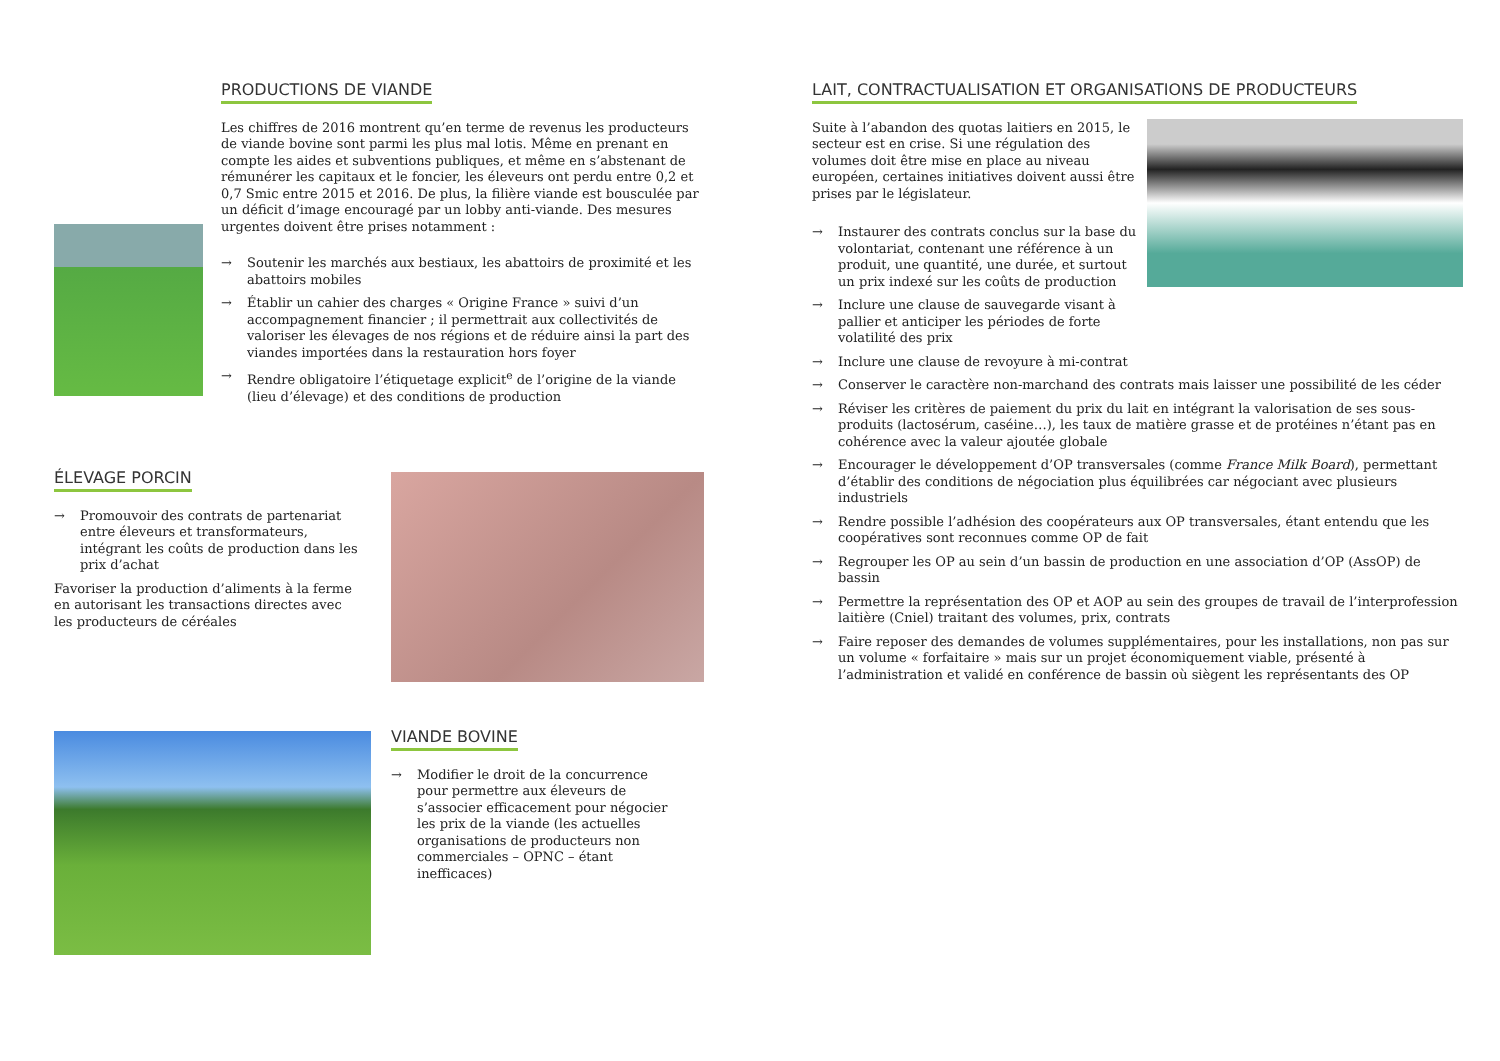PRODUCTIONS DE VIANDE
Les chiffres de 2016 montrent qu’en terme de revenus les producteurs de viande bovine sont parmi les plus mal lotis. Même en prenant en compte les aides et subventions publiques, et même en s’abstenant de rémunérer les capitaux et le foncier, les éleveurs ont perdu entre 0,2 et 0,7 Smic entre 2015 et 2016. De plus, la filière viande est bousculée par un déficit d’image encouragé par un lobby anti-viande. Des mesures urgentes doivent être prises notamment :
→ Soutenir les marchés aux bestiaux, les abattoirs de proximité et les abattoirs mobiles
→ Établir un cahier des charges « Origine France » suivi d’un accompagnement financier ; il permettrait aux collectivités de valoriser les élevages de nos régions et de réduire ainsi la part des viandes importées dans la restauration hors foyer
→ Rendre obligatoire l’étiquetage explicit<sup>e</sup> de l’origine de la viande (lieu d’élevage) et des conditions de production
ÉLEVAGE PORCIN
→ Promouvoir des contrats de partenariat entre éleveurs et transformateurs, intégrant les coûts de production dans les prix d’achat
Favoriser la production d’aliments à la ferme en autorisant les transactions directes avec les producteurs de céréales
VIANDE BOVINE
→ Modifier le droit de la concurrence pour permettre aux éleveurs de s’associer efficacement pour négocier les prix de la viande (les actuelles organisations de producteurs non commerciales – OPNC – étant inefficaces)
LAIT, CONTRACTUALISATION ET ORGANISATIONS DE PRODUCTEURS
Suite à l’abandon des quotas laitiers en 2015, le secteur est en crise. Si une régulation des volumes doit être mise en place au niveau européen, certaines initiatives doivent aussi être prises par le législateur.
→ Instaurer des contrats conclus sur la base du volontariat, contenant une référence à un produit, une quantité, une durée, et surtout un prix indexé sur les coûts de production
→ Inclure une clause de sauvegarde visant à pallier et anticiper les périodes de forte volatilité des prix
→ Inclure une clause de revoyure à mi-contrat
→ Conserver le caractère non-marchand des contrats mais laisser une possibilité de les céder
→ Réviser les critères de paiement du prix du lait en intégrant la valorisation de ses sous-produits (lactosérum, caséine…), les taux de matière grasse et de protéines n’étant pas en cohérence avec la valeur ajoutée globale
→ Encourager le développement d’OP transversales (comme France Milk Board), permettant d’établir des conditions de négociation plus équilibrées car négociant avec plusieurs industriels
→ Rendre possible l’adhésion des coopérateurs aux OP transversales, étant entendu que les coopératives sont reconnues comme OP de fait
→ Regrouper les OP au sein d’un bassin de production en une association d’OP (AssOP) de bassin
→ Permettre la représentation des OP et AOP au sein des groupes de travail de l’interprofession laitière (Cniel) traitant des volumes, prix, contrats
→ Faire reposer des demandes de volumes supplémentaires, pour les installations, non pas sur un volume « forfaitaire » mais sur un projet économiquement viable, présenté à l’administration et validé en conférence de bassin où siègent les représentants des OP